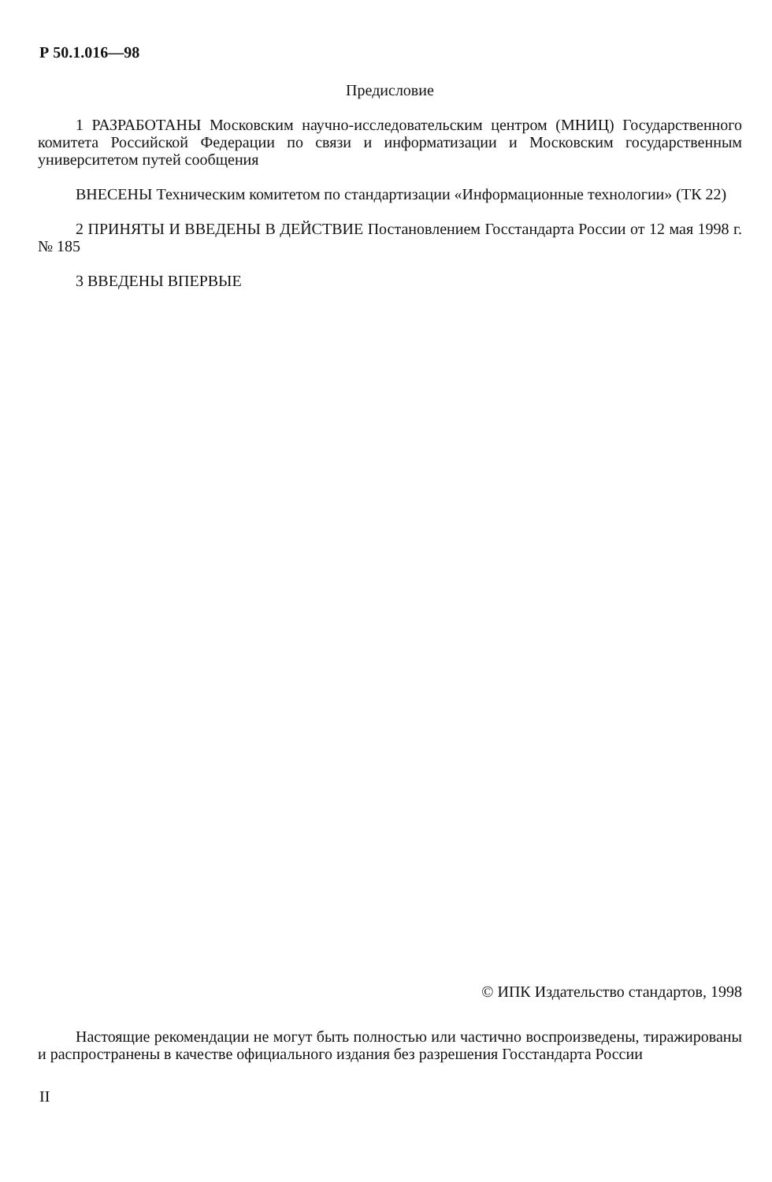Р 50.1.016—98
Предисловие
1 РАЗРАБОТАНЫ Московским научно-исследовательским центром (МНИЦ) Государственного комитета Российской Федерации по связи и информатизации и Московским государственным университетом путей сообщения
ВНЕСЕНЫ Техническим комитетом по стандартизации «Информационные технологии» (ТК 22)
2 ПРИНЯТЫ И ВВЕДЕНЫ В ДЕЙСТВИЕ Постановлением Госстандарта России от 12 мая 1998 г. № 185
3 ВВЕДЕНЫ ВПЕРВЫЕ
© ИПК Издательство стандартов, 1998
Настоящие рекомендации не могут быть полностью или частично воспроизведены, тиражированы и распространены в качестве официального издания без разрешения Госстандарта России
II